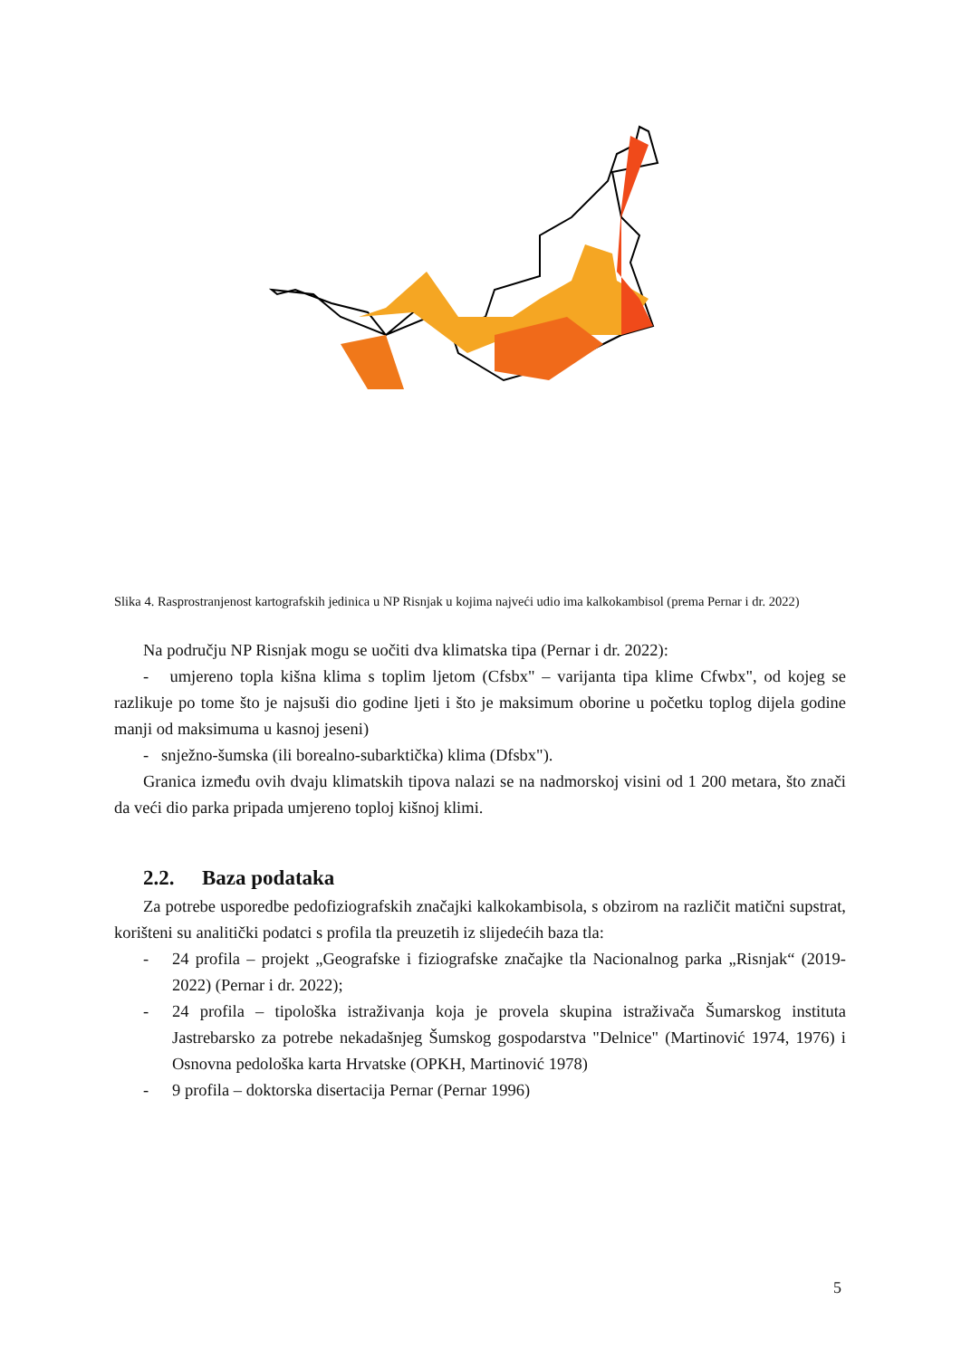Slika 4. Rasprostranjenost kartografskih jedinica u NP Risnjak u kojima najveći udio ima kalkokambisol (prema Pernar i dr. 2022)
Na području NP Risnjak mogu se uočiti dva klimatska tipa (Pernar i dr. 2022):
- umjereno topla kišna klima s toplim ljetom (Cfsbx" – varijanta tipa klime Cfwbx", od kojeg se razlikuje po tome što je najsuši dio godine ljeti i što je maksimum oborine u početku toplog dijela godine manji od maksimuma u kasnoj jeseni)
- snježno-šumska (ili borealno-subarktička) klima (Dfsbx").
Granica između ovih dvaju klimatskih tipova nalazi se na nadmorskoj visini od 1 200 metara, što znači da veći dio parka pripada umjereno toploj kišnoj klimi.
2.2. Baza podataka
Za potrebe usporedbe pedofiziografskih značajki kalkokambisola, s obzirom na različit matični supstrat, korišteni su analitički podatci s profila tla preuzetih iz slijedećih baza tla:
- 24 profila – projekt „Geografske i fiziografske značajke tla Nacionalnog parka „Risnjak“ (2019-2022) (Pernar i dr. 2022);
- 24 profila – tipološka istraživanja koja je provela skupina istraživača Šumarskog instituta Jastrebarsko za potrebe nekadašnjeg Šumskog gospodarstva "Delnice" (Martinović 1974, 1976) i Osnovna pedološka karta Hrvatske (OPKH, Martinović 1978)
- 9 profila – doktorska disertacija Pernar (Pernar 1996)
5